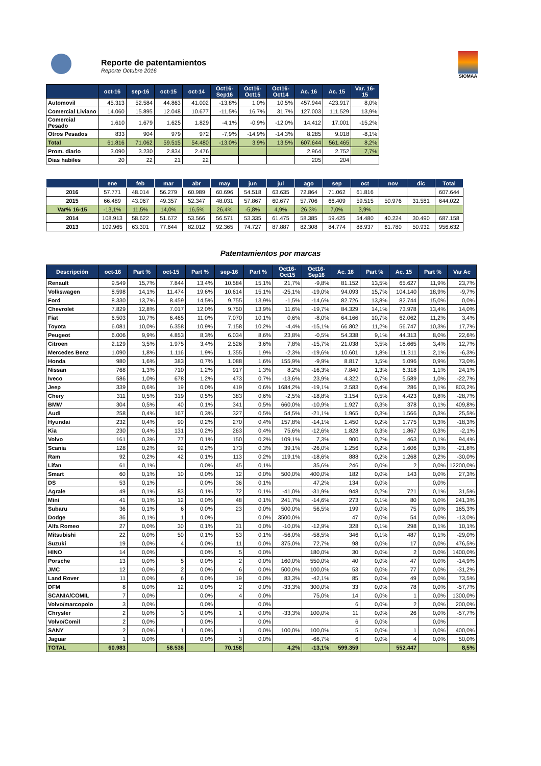Reporte de patentamientos
Reporte Octubre 2016
SIOMAA
| | oct-16 | sep-16 | oct-15 | oct-14 | Oct16-Sep16 | Oct16-Oct15 | Oct16-Oct14 | Ac. 16 | Ac. 15 | Var. 16-15 |
| --- | --- | --- | --- | --- | --- | --- | --- | --- | --- | --- |
| Automovil | 45.313 | 52.584 | 44.863 | 41.002 | -13,8% | 1,0% | 10,5% | 457.944 | 423.917 | 8,0% |
| Comercial Liviano | 14.060 | 15.895 | 12.048 | 10.677 | -11,5% | 16,7% | 31,7% | 127.003 | 111.529 | 13,9% |
| Comercial Pesado | 1.610 | 1.679 | 1.625 | 1.829 | -4,1% | -0,9% | -12,0% | 14.412 | 17.001 | -15,2% |
| Otros Pesados | 833 | 904 | 979 | 972 | -7,9% | -14,9% | -14,3% | 8.285 | 9.018 | -8,1% |
| Total | 61.816 | 71.062 | 59.515 | 54.480 | -13,0% | 3,9% | 13,5% | 607.644 | 561.465 | 8,2% |
| Prom. diario | 3.090 | 3.230 | 2.834 | 2.476 | | | | 2.964 | 2.752 | 7,7% |
| Dias habiles | 20 | 22 | 21 | 22 | | | | 205 | 204 | |
| | ene | feb | mar | abr | may | jun | jul | ago | sep | oct | nov | dic | Total |
| --- | --- | --- | --- | --- | --- | --- | --- | --- | --- | --- | --- | --- | --- |
| 2016 | 57.771 | 48.014 | 56.279 | 60.989 | 60.696 | 54.518 | 63.635 | 72.864 | 71.062 | 61.816 | | | 607.644 |
| 2015 | 66.489 | 43.067 | 49.357 | 52.347 | 48.031 | 57.867 | 60.677 | 57.706 | 66.409 | 59.515 | 50.976 | 31.581 | 644.022 |
| Var% 16-15 | -13,1% | 11,5% | 14,0% | 16,5% | 26,4% | -5,8% | 4,9% | 26,3% | 7,0% | 3,9% | | | |
| 2014 | 108.913 | 58.622 | 51.672 | 53.566 | 56.571 | 53.335 | 61.475 | 58.385 | 59.425 | 54.480 | 40.224 | 30.490 | 687.158 |
| 2013 | 109.965 | 63.301 | 77.644 | 82.012 | 92.365 | 74.727 | 87.887 | 82.308 | 84.774 | 88.937 | 61.780 | 50.932 | 956.632 |
Patentamientos por marcas
| Descripción | oct-16 | Part % | oct-15 | Part % | sep-16 | Part % | Oct16-Oct15 | Oct16-Sep16 | Ac. 16 | Part % | Ac. 15 | Part % | Var Ac |
| --- | --- | --- | --- | --- | --- | --- | --- | --- | --- | --- | --- | --- | --- |
| Renault | 9.549 | 15,7% | 7.844 | 13,4% | 10.584 | 15,1% | 21,7% | -9,8% | 81.152 | 13,5% | 65.627 | 11,9% | 23,7% |
| Volkswagen | 8.598 | 14,1% | 11.474 | 19,6% | 10.614 | 15,1% | -25,1% | -19,0% | 94.093 | 15,7% | 104.140 | 18,9% | -9,7% |
| Ford | 8.330 | 13,7% | 8.459 | 14,5% | 9.755 | 13,9% | -1,5% | -14,6% | 82.726 | 13,8% | 82.744 | 15,0% | 0,0% |
| Chevrolet | 7.829 | 12,8% | 7.017 | 12,0% | 9.750 | 13,9% | 11,6% | -19,7% | 84.329 | 14,1% | 73.978 | 13,4% | 14,0% |
| Fiat | 6.503 | 10,7% | 6.465 | 11,0% | 7.070 | 10,1% | 0,6% | -8,0% | 64.166 | 10,7% | 62.062 | 11,2% | 3,4% |
| Toyota | 6.081 | 10,0% | 6.358 | 10,9% | 7.158 | 10,2% | -4,4% | -15,1% | 66.802 | 11,2% | 56.747 | 10,3% | 17,7% |
| Peugeot | 6.006 | 9,9% | 4.853 | 8,3% | 6.034 | 8,6% | 23,8% | -0,5% | 54.338 | 9,1% | 44.313 | 8,0% | 22,6% |
| Citroen | 2.129 | 3,5% | 1.975 | 3,4% | 2.526 | 3,6% | 7,8% | -15,7% | 21.038 | 3,5% | 18.665 | 3,4% | 12,7% |
| Mercedes Benz | 1.090 | 1,8% | 1.116 | 1,9% | 1.355 | 1,9% | -2,3% | -19,6% | 10.601 | 1,8% | 11.311 | 2,1% | -6,3% |
| Honda | 980 | 1,6% | 383 | 0,7% | 1.088 | 1,6% | 155,9% | -9,9% | 8.817 | 1,5% | 5.096 | 0,9% | 73,0% |
| Nissan | 768 | 1,3% | 710 | 1,2% | 917 | 1,3% | 8,2% | -16,3% | 7.840 | 1,3% | 6.318 | 1,1% | 24,1% |
| Iveco | 586 | 1,0% | 678 | 1,2% | 473 | 0,7% | -13,6% | 23,9% | 4.322 | 0,7% | 5.589 | 1,0% | -22,7% |
| Jeep | 339 | 0,6% | 19 | 0,0% | 419 | 0,6% | 1684,2% | -19,1% | 2.583 | 0,4% | 286 | 0,1% | 803,2% |
| Chery | 311 | 0,5% | 319 | 0,5% | 383 | 0,6% | -2,5% | -18,8% | 3.154 | 0,5% | 4.423 | 0,8% | -28,7% |
| BMW | 304 | 0,5% | 40 | 0,1% | 341 | 0,5% | 660,0% | -10,9% | 1.927 | 0,3% | 378 | 0,1% | 409,8% |
| Audi | 258 | 0,4% | 167 | 0,3% | 327 | 0,5% | 54,5% | -21,1% | 1.965 | 0,3% | 1.566 | 0,3% | 25,5% |
| Hyundai | 232 | 0,4% | 90 | 0,2% | 270 | 0,4% | 157,8% | -14,1% | 1.450 | 0,2% | 1.775 | 0,3% | -18,3% |
| Kia | 230 | 0,4% | 131 | 0,2% | 263 | 0,4% | 75,6% | -12,6% | 1.828 | 0,3% | 1.867 | 0,3% | -2,1% |
| Volvo | 161 | 0,3% | 77 | 0,1% | 150 | 0,2% | 109,1% | 7,3% | 900 | 0,2% | 463 | 0,1% | 94,4% |
| Scania | 128 | 0,2% | 92 | 0,2% | 173 | 0,3% | 39,1% | -26,0% | 1.256 | 0,2% | 1.606 | 0,3% | -21,8% |
| Ram | 92 | 0,2% | 42 | 0,1% | 113 | 0,2% | 119,1% | -18,6% | 888 | 0,2% | 1.268 | 0,2% | -30,0% |
| Lifan | 61 | 0,1% | | 0,0% | 45 | 0,1% | | 35,6% | 246 | 0,0% | 2 | 0,0% | 12200,0% |
| Smart | 60 | 0,1% | 10 | 0,0% | 12 | 0,0% | 500,0% | 400,0% | 182 | 0,0% | 143 | 0,0% | 27,3% |
| DS | 53 | 0,1% | | 0,0% | 36 | 0,1% | | 47,2% | 134 | 0,0% | | 0,0% | |
| Agrale | 49 | 0,1% | 83 | 0,1% | 72 | 0,1% | -41,0% | -31,9% | 948 | 0,2% | 721 | 0,1% | 31,5% |
| Mini | 41 | 0,1% | 12 | 0,0% | 48 | 0,1% | 241,7% | -14,6% | 273 | 0,1% | 80 | 0,0% | 241,3% |
| Subaru | 36 | 0,1% | 6 | 0,0% | 23 | 0,0% | 500,0% | 56,5% | 199 | 0,0% | 75 | 0,0% | 165,3% |
| Dodge | 36 | 0,1% | 1 | 0,0% | | 0,0% | 3500,0% | | 47 | 0,0% | 54 | 0,0% | -13,0% |
| Alfa Romeo | 27 | 0,0% | 30 | 0,1% | 31 | 0,0% | -10,0% | -12,9% | 328 | 0,1% | 298 | 0,1% | 10,1% |
| Mitsubishi | 22 | 0,0% | 50 | 0,1% | 53 | 0,1% | -56,0% | -58,5% | 346 | 0,1% | 487 | 0,1% | -29,0% |
| Suzuki | 19 | 0,0% | 4 | 0,0% | 11 | 0,0% | 375,0% | 72,7% | 98 | 0,0% | 17 | 0,0% | 476,5% |
| HINO | 14 | 0,0% | | 0,0% | 5 | 0,0% | | 180,0% | 30 | 0,0% | 2 | 0,0% | 1400,0% |
| Porsche | 13 | 0,0% | 5 | 0,0% | 2 | 0,0% | 160,0% | 550,0% | 40 | 0,0% | 47 | 0,0% | -14,9% |
| JMC | 12 | 0,0% | 2 | 0,0% | 6 | 0,0% | 500,0% | 100,0% | 53 | 0,0% | 77 | 0,0% | -31,2% |
| Land Rover | 11 | 0,0% | 6 | 0,0% | 19 | 0,0% | 83,3% | -42,1% | 85 | 0,0% | 49 | 0,0% | 73,5% |
| DFM | 8 | 0,0% | 12 | 0,0% | 2 | 0,0% | -33,3% | 300,0% | 33 | 0,0% | 78 | 0,0% | -57,7% |
| SCANIA/COMIL | 7 | 0,0% | | 0,0% | 4 | 0,0% | | 75,0% | 14 | 0,0% | 1 | 0,0% | 1300,0% |
| Volvo/marcopolo | 3 | 0,0% | | 0,0% | | 0,0% | | | 6 | 0,0% | 2 | 0,0% | 200,0% |
| Chrysler | 2 | 0,0% | 3 | 0,0% | 1 | 0,0% | -33,3% | 100,0% | 11 | 0,0% | 26 | 0,0% | -57,7% |
| Volvo/Comil | 2 | 0,0% | | 0,0% | | 0,0% | | | 6 | 0,0% | | 0,0% | |
| SANY | 2 | 0,0% | 1 | 0,0% | 1 | 0,0% | 100,0% | 100,0% | 5 | 0,0% | 1 | 0,0% | 400,0% |
| Jaguar | 1 | 0,0% | | 0,0% | 3 | 0,0% | | -66,7% | 6 | 0,0% | 4 | 0,0% | 50,0% |
| TOTAL | 60.983 | | 58.536 | | 70.158 | | 4,2% | -13,1% | 599.359 | | 552.447 | | 8,5% |